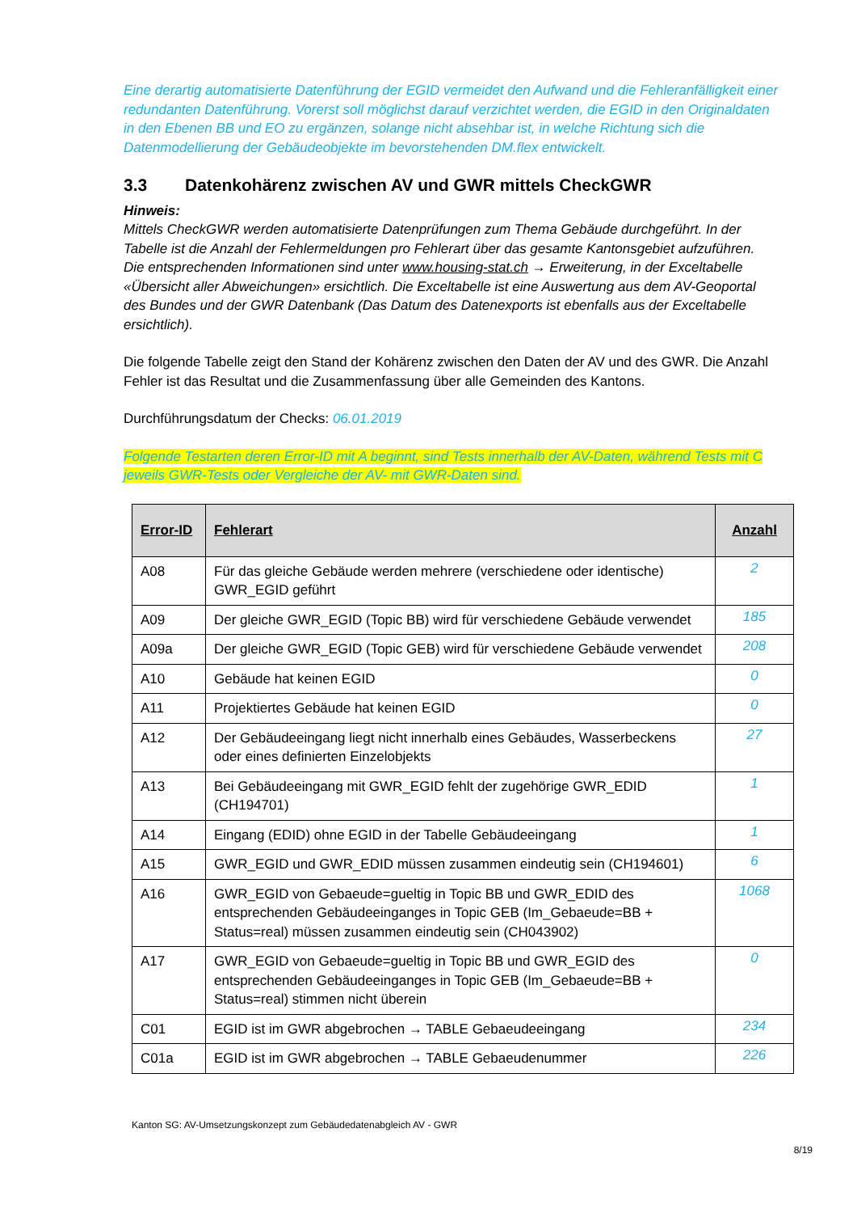Eine derartig automatisierte Datenführung der EGID vermeidet den Aufwand und die Fehleranfälligkeit einer redundanten Datenführung. Vorerst soll möglichst darauf verzichtet werden, die EGID in den Originaldaten in den Ebenen BB und EO zu ergänzen, solange nicht absehbar ist, in welche Richtung sich die Datenmodellierung der Gebäudeobjekte im bevorstehenden DM.flex entwickelt.
3.3 Datenkohärenz zwischen AV und GWR mittels CheckGWR
Hinweis:
Mittels CheckGWR werden automatisierte Datenprüfungen zum Thema Gebäude durchgeführt. In der Tabelle ist die Anzahl der Fehlermeldungen pro Fehlerart über das gesamte Kantonsgebiet aufzuführen.
Die entsprechenden Informationen sind unter www.housing-stat.ch → Erweiterung, in der Exceltabelle «Übersicht aller Abweichungen» ersichtlich. Die Exceltabelle ist eine Auswertung aus dem AV-Geoportal des Bundes und der GWR Datenbank (Das Datum des Datenexports ist ebenfalls aus der Exceltabelle ersichtlich).
Die folgende Tabelle zeigt den Stand der Kohärenz zwischen den Daten der AV und des GWR. Die Anzahl Fehler ist das Resultat und die Zusammenfassung über alle Gemeinden des Kantons.
Durchführungsdatum der Checks: 06.01.2019
Folgende Testarten deren Error-ID mit A beginnt, sind Tests innerhalb der AV-Daten, während Tests mit C jeweils GWR-Tests oder Vergleiche der AV- mit GWR-Daten sind.
| Error-ID | Fehlerart | Anzahl |
| --- | --- | --- |
| A08 | Für das gleiche Gebäude werden mehrere (verschiedene oder identische) GWR_EGID geführt | 2 |
| A09 | Der gleiche GWR_EGID (Topic BB) wird für verschiedene Gebäude verwendet | 185 |
| A09a | Der gleiche GWR_EGID (Topic GEB) wird für verschiedene Gebäude verwendet | 208 |
| A10 | Gebäude hat keinen EGID | 0 |
| A11 | Projektiertes Gebäude hat keinen EGID | 0 |
| A12 | Der Gebäudeeingang liegt nicht innerhalb eines Gebäudes, Wasserbeckens oder eines definierten Einzelobjekts | 27 |
| A13 | Bei Gebäudeeingang mit GWR_EGID fehlt der zugehörige GWR_EDID (CH194701) | 1 |
| A14 | Eingang (EDID) ohne EGID in der Tabelle Gebäudeeingang | 1 |
| A15 | GWR_EGID und GWR_EDID müssen zusammen eindeutig sein (CH194601) | 6 |
| A16 | GWR_EGID von Gebaeude=gueltig in Topic BB und GWR_EDID des entsprechenden Gebäudeeinganges in Topic GEB (Im_Gebaeude=BB + Status=real) müssen zusammen eindeutig sein (CH043902) | 1068 |
| A17 | GWR_EGID von Gebaeude=gueltig in Topic BB und GWR_EGID des entsprechenden Gebäudeeinganges in Topic GEB (Im_Gebaeude=BB + Status=real) stimmen nicht überein | 0 |
| C01 | EGID ist im GWR abgebrochen → TABLE Gebaeudeeingang | 234 |
| C01a | EGID ist im GWR abgebrochen → TABLE Gebaeudenummer | 226 |
Kanton SG: AV-Umsetzungskonzept zum Gebäudedatenabgleich AV - GWR
8/19